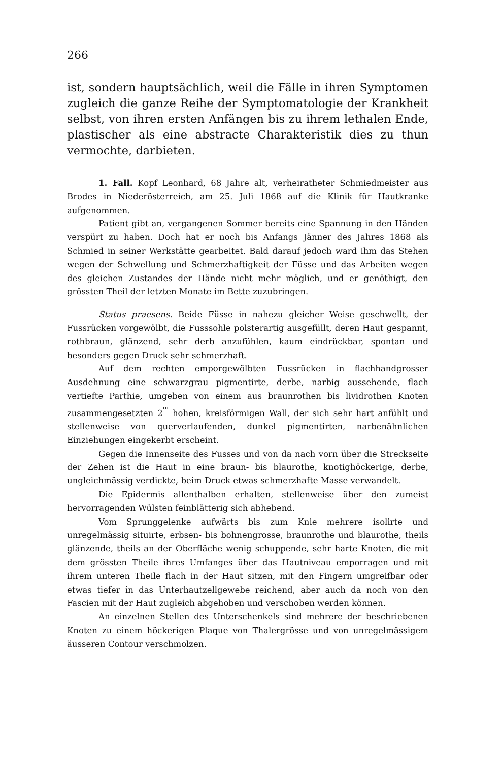266
ist, sondern hauptsächlich, weil die Fälle in ihren Symptomen zugleich die ganze Reihe der Symptomatologie der Krankheit selbst, von ihren ersten Anfängen bis zu ihrem lethalen Ende, plastischer als eine abstracte Charakteristik dies zu thun vermochte, darbieten.
1. Fall. Kopf Leonhard, 68 Jahre alt, verheiratheter Schmiedmeister aus Brodes in Niederösterreich, am 25. Juli 1868 auf die Klinik für Hautkranke aufgenommen.
Patient gibt an, vergangenen Sommer bereits eine Spannung in den Händen verspürt zu haben. Doch hat er noch bis Anfangs Jänner des Jahres 1868 als Schmied in seiner Werkstätte gearbeitet. Bald darauf jedoch ward ihm das Stehen wegen der Schwellung und Schmerzhaftigkeit der Füsse und das Arbeiten wegen des gleichen Zustandes der Hände nicht mehr möglich, und er genöthigt, den grössten Theil der letzten Monate im Bette zuzubringen.
Status praesens. Beide Füsse in nahezu gleicher Weise geschwellt, der Fussrücken vorgewölbt, die Fusssohle polsterartig ausgefüllt, deren Haut gespannt, rothbraun, glänzend, sehr derb anzufühlen, kaum eindrückbar, spontan und besonders gegen Druck sehr schmerzhaft.
Auf dem rechten emporgewölbten Fussrücken in flachhandgrosser Ausdehnung eine schwarzgrau pigmentirte, derbe, narbig aussehende, flach vertiefte Parthie, umgeben von einem aus braunrothen bis lividrothen Knoten zusammengesetzten 2<sup>'''</sup> hohen, kreisförmigen Wall, der sich sehr hart anfühlt und stellenweise von querverlaufenden, dunkel pigmentirten, narbenähnlichen Einziehungen eingekerbt erscheint.
Gegen die Innenseite des Fusses und von da nach vorn über die Streckseite der Zehen ist die Haut in eine braun- bis blaurothe, knotighöckerige, derbe, ungleichmässig verdickte, beim Druck etwas schmerzhafte Masse verwandelt.
Die Epidermis allenthalben erhalten, stellenweise über den zumeist hervorragenden Wülsten feinblätterig sich abhebend.
Vom Sprunggelenke aufwärts bis zum Knie mehrere isolirte und unregelmässig situirte, erbsen- bis bohnengrosse, braunrothe und blaurothe, theils glänzende, theils an der Oberfläche wenig schuppende, sehr harte Knoten, die mit dem grössten Theile ihres Umfanges über das Hautniveau emporragen und mit ihrem unteren Theile flach in der Haut sitzen, mit den Fingern umgreifbar oder etwas tiefer in das Unterhautzellgewebe reichend, aber auch da noch von den Fascien mit der Haut zugleich abgehoben und verschoben werden können.
An einzelnen Stellen des Unterschenkels sind mehrere der beschriebenen Knoten zu einem höckerigen Plaque von Thalergrösse und von unregelmässigem äusseren Contour verschmolzen.